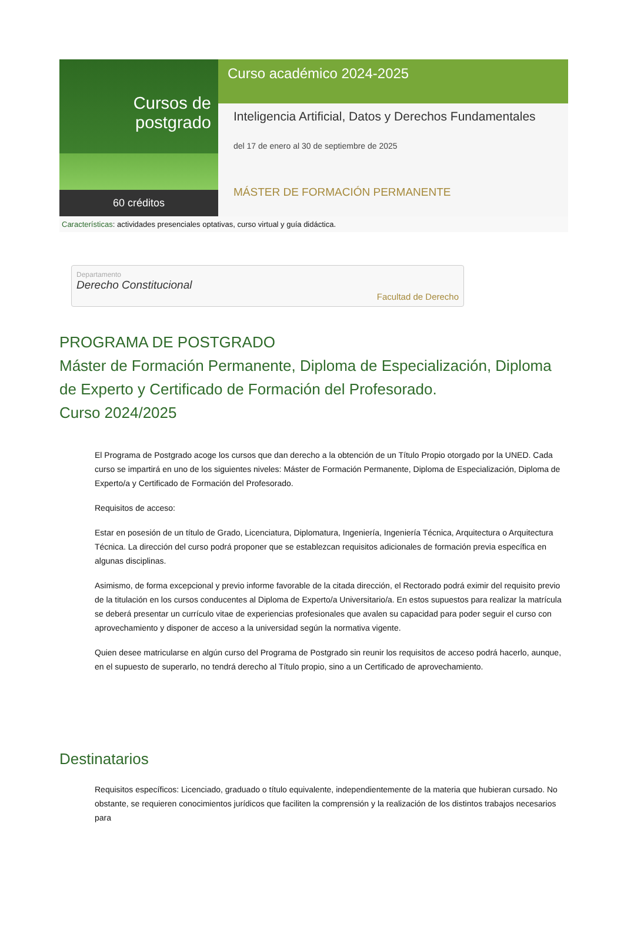Cursos de postgrado
60 créditos
Curso académico 2024-2025
Inteligencia Artificial, Datos y Derechos Fundamentales
del 17 de enero al 30 de septiembre de 2025
MÁSTER DE FORMACIÓN PERMANENTE
Características: actividades presenciales optativas, curso virtual y guía didáctica.
Departamento
Derecho Constitucional
Facultad de Derecho
PROGRAMA DE POSTGRADO
Máster de Formación Permanente, Diploma de Especialización, Diploma de Experto y Certificado de Formación del Profesorado.
Curso 2024/2025
El Programa de Postgrado acoge los cursos que dan derecho a la obtención de un Título Propio otorgado por la UNED. Cada curso se impartirá en uno de los siguientes niveles: Máster de Formación Permanente, Diploma de Especialización, Diploma de Experto/a y Certificado de Formación del Profesorado.
Requisitos de acceso:
Estar en posesión de un título de Grado, Licenciatura, Diplomatura, Ingeniería, Ingeniería Técnica, Arquitectura o Arquitectura Técnica. La dirección del curso podrá proponer que se establezcan requisitos adicionales de formación previa específica en algunas disciplinas.
Asimismo, de forma excepcional y previo informe favorable de la citada dirección, el Rectorado podrá eximir del requisito previo de la titulación en los cursos conducentes al Diploma de Experto/a Universitario/a. En estos supuestos para realizar la matrícula se deberá presentar un currículo vitae de experiencias profesionales que avalen su capacidad para poder seguir el curso con aprovechamiento y disponer de acceso a la universidad según la normativa vigente.
Quien desee matricularse en algún curso del Programa de Postgrado sin reunir los requisitos de acceso podrá hacerlo, aunque, en el supuesto de superarlo, no tendrá derecho al Título propio, sino a un Certificado de aprovechamiento.
Destinatarios
Requisitos específicos: Licenciado, graduado o título equivalente, independientemente de la materia que hubieran cursado. No obstante, se requieren conocimientos jurídicos que faciliten la comprensión y la realización de los distintos trabajos necesarios para